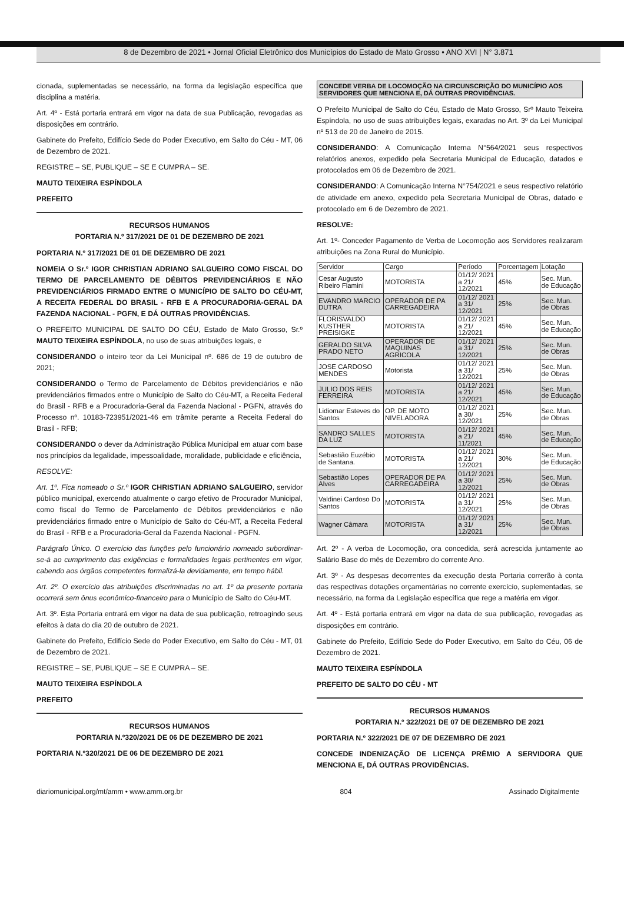8 de Dezembro de 2021 • Jornal Oficial Eletrônico dos Municípios do Estado de Mato Grosso • ANO XVI | N° 3.871
cionada, suplementadas se necessário, na forma da legislação específica que disciplina a matéria.
Art. 4º - Está portaria entrará em vigor na data de sua Publicação, revogadas as disposições em contrário.
Gabinete do Prefeito, Edifício Sede do Poder Executivo, em Salto do Céu - MT, 06 de Dezembro de 2021.
REGISTRE – SE, PUBLIQUE – SE E CUMPRA – SE.
MAUTO TEIXEIRA ESPÍNDOLA
PREFEITO
RECURSOS HUMANOS
PORTARIA N.º 317/2021 DE 01 DE DEZEMBRO DE 2021
PORTARIA N.º 317/2021 DE 01 DE DEZEMBRO DE 2021
NOMEIA O Sr.º IGOR CHRISTIAN ADRIANO SALGUEIRO COMO FISCAL DO TERMO DE PARCELAMENTO DE DÉBITOS PREVIDENCIÁRIOS E NÃO PREVIDENCIÁRIOS FIRMADO ENTRE O MUNICÍPIO DE SALTO DO CÉU-MT, A RECEITA FEDERAL DO BRASIL - RFB E A PROCURADORIA-GERAL DA FAZENDA NACIONAL - PGFN, E DÁ OUTRAS PROVIDÊNCIAS.
O PREFEITO MUNICIPAL DE SALTO DO CÉU, Estado de Mato Grosso, Sr.º MAUTO TEIXEIRA ESPÍNDOLA, no uso de suas atribuições legais, e
CONSIDERANDO o inteiro teor da Lei Municipal nº. 686 de 19 de outubro de 2021;
CONSIDERANDO o Termo de Parcelamento de Débitos previdenciários e não previdenciários firmados entre o Município de Salto do Céu-MT, a Receita Federal do Brasil - RFB e a Procuradoria-Geral da Fazenda Nacional - PGFN, através do Processo nº. 10183-723951/2021-46 em trâmite perante a Receita Federal do Brasil - RFB;
CONSIDERANDO o dever da Administração Pública Municipal em atuar com base nos princípios da legalidade, impessoalidade, moralidade, publicidade e eficiência,
RESOLVE:
Art. 1º. Fica nomeado o Sr.º IGOR CHRISTIAN ADRIANO SALGUEIRO, servidor público municipal, exercendo atualmente o cargo efetivo de Procurador Municipal, como fiscal do Termo de Parcelamento de Débitos previdenciários e não previdenciários firmado entre o Município de Salto do Céu-MT, a Receita Federal do Brasil - RFB e a Procuradoria-Geral da Fazenda Nacional - PGFN.
Parágrafo Único. O exercício das funções pelo funcionário nomeado subordinar-se-á ao cumprimento das exigências e formalidades legais pertinentes em vigor, cabendo aos órgãos competentes formalizá-la devidamente, em tempo hábil.
Art. 2º. O exercício das atribuições discriminadas no art. 1º da presente portaria ocorrerá sem ônus econômico-financeiro para o Município de Salto do Céu-MT.
Art. 3º. Esta Portaria entrará em vigor na data de sua publicação, retroagindo seus efeitos à data do dia 20 de outubro de 2021.
Gabinete do Prefeito, Edifício Sede do Poder Executivo, em Salto do Céu - MT, 01 de Dezembro de 2021.
REGISTRE – SE, PUBLIQUE – SE E CUMPRA – SE.
MAUTO TEIXEIRA ESPÍNDOLA
PREFEITO
RECURSOS HUMANOS
PORTARIA N.º320/2021 DE 06 DE DEZEMBRO DE 2021
PORTARIA N.º320/2021 DE 06 DE DEZEMBRO DE 2021
CONCEDE VERBA DE LOCOMOÇÃO NA CIRCUNSCRIÇÃO DO MUNICÍPIO AOS SERVIDORES QUE MENCIONA E, DÁ OUTRAS PROVIDÊNCIAS.
O Prefeito Municipal de Salto do Céu, Estado de Mato Grosso, Srº Mauto Teixeira Espíndola, no uso de suas atribuições legais, exaradas no Art. 3º da Lei Municipal nº 513 de 20 de Janeiro de 2015.
CONSIDERANDO: A Comunicação Interna N°564/2021 seus respectivos relatórios anexos, expedido pela Secretaria Municipal de Educação, datados e protocolados em 06 de Dezembro de 2021.
CONSIDERANDO: A Comunicação Interna N°754/2021 e seus respectivo relatório de atividade em anexo, expedido pela Secretaria Municipal de Obras, datado e protocolado em 6 de Dezembro de 2021.
RESOLVE:
Art. 1º- Conceder Pagamento de Verba de Locomoção aos Servidores realizaram atribuições na Zona Rural do Município.
| Servidor | Cargo | Período | Porcentagem | Lotação |
| --- | --- | --- | --- | --- |
| Cesar Augusto Ribeiro Flamini | MOTORISTA | 01/12/ 2021 a 21/ 12/2021 | 45% | Sec. Mun. de Educação |
| EVANDRO MARCIO DUTRA | OPERADOR DE PA CARREGADEIRA | 01/12/ 2021 a 31/ 12/2021 | 25% | Sec. Mun. de Obras |
| FLORISVALDO KUSTHER PREISIGKE | MOTORISTA | 01/12/ 2021 a 21/ 12/2021 | 45% | Sec. Mun. de Educação |
| GERALDO SILVA PRADO NETO | OPERADOR DE MAQUINAS AGRICOLA | 01/12/ 2021 a 31/ 12/2021 | 25% | Sec. Mun. de Obras |
| JOSE CARDOSO MENDES | Motorista | 01/12/ 2021 a 31/ 12/2021 | 25% | Sec. Mun. de Obras |
| JULIO DOS REIS FERREIRA | MOTORISTA | 01/12/ 2021 a 21/ 12/2021 | 45% | Sec. Mun. de Educação |
| Lidiomar Esteves do Santos | OP. DE MOTO NIVELADORA | 01/12/ 2021 a 30/ 12/2021 | 25% | Sec. Mun. de Obras |
| SANDRO SALLES DA LUZ | MOTORISTA | 01/12/ 2021 a 21/ 11/2021 | 45% | Sec. Mun. de Educação |
| Sebastião Euzébio de Santana. | MOTORISTA | 01/12/ 2021 a 21/ 12/2021 | 30% | Sec. Mun. de Educação |
| Sebastião Lopes Alves | OPERADOR DE PA CARREGADEIRA | 01/12/ 2021 a 30/ 12/2021 | 25% | Sec. Mun. de Obras |
| Valdinei Cardoso Do Santos | MOTORISTA | 01/12/ 2021 a 31/ 12/2021 | 25% | Sec. Mun. de Obras |
| Wagner Câmara | MOTORISTA | 01/12/ 2021 a 31/ 12/2021 | 25% | Sec. Mun. de Obras |
Art. 2º - A verba de Locomoção, ora concedida, será acrescida juntamente ao Salário Base do mês de Dezembro do corrente Ano.
Art. 3º - As despesas decorrentes da execução desta Portaria correrão à conta das respectivas dotações orçamentárias no corrente exercício, suplementadas, se necessário, na forma da Legislação específica que rege a matéria em vigor.
Art. 4º - Está portaria entrará em vigor na data de sua publicação, revogadas as disposições em contrário.
Gabinete do Prefeito, Edifício Sede do Poder Executivo, em Salto do Céu, 06 de Dezembro de 2021.
MAUTO TEIXEIRA ESPÍNDOLA
PREFEITO DE SALTO DO CÉU - MT
RECURSOS HUMANOS
PORTARIA N.º 322/2021 DE 07 DE DEZEMBRO DE 2021
PORTARIA N.º 322/2021 DE 07 DE DEZEMBRO DE 2021
CONCEDE INDENIZAÇÃO DE LICENÇA PRÊMIO A SERVIDORA QUE MENCIONA E, DÁ OUTRAS PROVIDÊNCIAS.
diariomunicipal.org/mt/amm • www.amm.org.br 804 Assinado Digitalmente